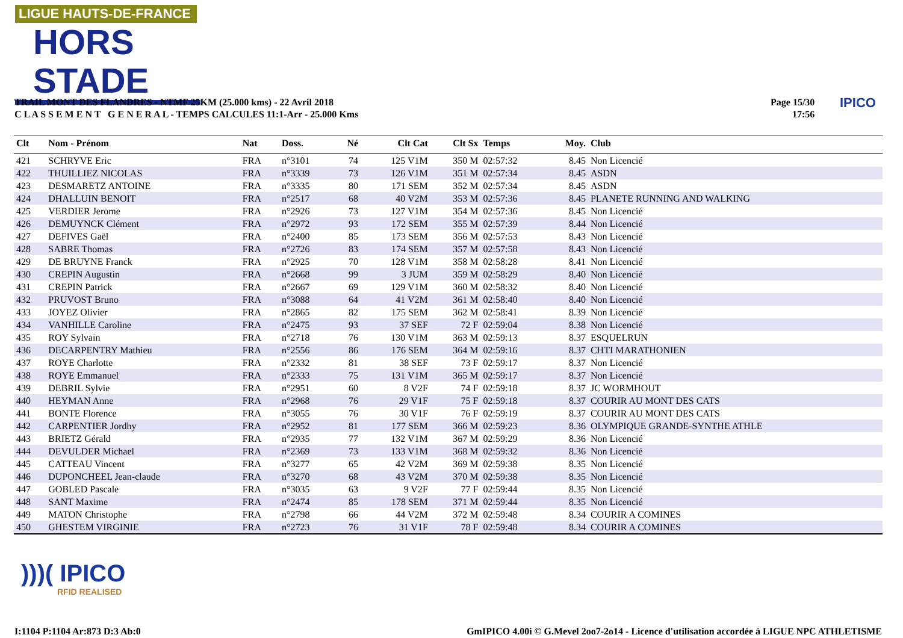LIGUE HAUTS-DE-FRANCE
HORS STADE
TRAIL MONT DES FLANDRES - NTMF 25KM (25.000 kms) - 22 Avril 2018
C L A S S E M E N T G E N E R A L - TEMPS CALCULES 11:1-Arr - 25.000 Kms
Page 15/30
17:56
IPICO
| Clt | Nom - Prénom | Nat | Doss. | Né | Clt Cat | Clt Sx | Temps | Moy. | Club |
| --- | --- | --- | --- | --- | --- | --- | --- | --- | --- |
| 421 | SCHRYVE Eric | FRA | n°3101 | 74 | 125 V1M | 350 M | 02:57:32 | 8.45 | Non Licencié |
| 422 | THUILLIEZ NICOLAS | FRA | n°3339 | 73 | 126 V1M | 351 M | 02:57:34 | 8.45 | ASDN |
| 423 | DESMARETZ ANTOINE | FRA | n°3335 | 80 | 171 SEM | 352 M | 02:57:34 | 8.45 | ASDN |
| 424 | DHALLUIN BENOIT | FRA | n°2517 | 68 | 40 V2M | 353 M | 02:57:36 | 8.45 | PLANETE RUNNING AND WALKING |
| 425 | VERDIER Jerome | FRA | n°2926 | 73 | 127 V1M | 354 M | 02:57:36 | 8.45 | Non Licencié |
| 426 | DEMUYNCK Clément | FRA | n°2972 | 93 | 172 SEM | 355 M | 02:57:39 | 8.44 | Non Licencié |
| 427 | DEFIVES Gaël | FRA | n°2400 | 85 | 173 SEM | 356 M | 02:57:53 | 8.43 | Non Licencié |
| 428 | SABRE Thomas | FRA | n°2726 | 83 | 174 SEM | 357 M | 02:57:58 | 8.43 | Non Licencié |
| 429 | DE BRUYNE Franck | FRA | n°2925 | 70 | 128 V1M | 358 M | 02:58:28 | 8.41 | Non Licencié |
| 430 | CREPIN Augustin | FRA | n°2668 | 99 | 3 JUM | 359 M | 02:58:29 | 8.40 | Non Licencié |
| 431 | CREPIN Patrick | FRA | n°2667 | 69 | 129 V1M | 360 M | 02:58:32 | 8.40 | Non Licencié |
| 432 | PRUVOST Bruno | FRA | n°3088 | 64 | 41 V2M | 361 M | 02:58:40 | 8.40 | Non Licencié |
| 433 | JOYEZ Olivier | FRA | n°2865 | 82 | 175 SEM | 362 M | 02:58:41 | 8.39 | Non Licencié |
| 434 | VANHILLE Caroline | FRA | n°2475 | 93 | 37 SEF | 72 F | 02:59:04 | 8.38 | Non Licencié |
| 435 | ROY Sylvain | FRA | n°2718 | 76 | 130 V1M | 363 M | 02:59:13 | 8.37 | ESQUELRUN |
| 436 | DECARPENTRY Mathieu | FRA | n°2556 | 86 | 176 SEM | 364 M | 02:59:16 | 8.37 | CHTI MARATHONIEN |
| 437 | ROYE Charlotte | FRA | n°2332 | 81 | 38 SEF | 73 F | 02:59:17 | 8.37 | Non Licencié |
| 438 | ROYE Emmanuel | FRA | n°2333 | 75 | 131 V1M | 365 M | 02:59:17 | 8.37 | Non Licencié |
| 439 | DEBRIL Sylvie | FRA | n°2951 | 60 | 8 V2F | 74 F | 02:59:18 | 8.37 | JC WORMHOUT |
| 440 | HEYMAN Anne | FRA | n°2968 | 76 | 29 V1F | 75 F | 02:59:18 | 8.37 | COURIR AU MONT DES CATS |
| 441 | BONTE Florence | FRA | n°3055 | 76 | 30 V1F | 76 F | 02:59:19 | 8.37 | COURIR AU MONT DES CATS |
| 442 | CARPENTIER Jordhy | FRA | n°2952 | 81 | 177 SEM | 366 M | 02:59:23 | 8.36 | OLYMPIQUE GRANDE-SYNTHE ATHLE |
| 443 | BRIETZ Gérald | FRA | n°2935 | 77 | 132 V1M | 367 M | 02:59:29 | 8.36 | Non Licencié |
| 444 | DEVULDER Michael | FRA | n°2369 | 73 | 133 V1M | 368 M | 02:59:32 | 8.36 | Non Licencié |
| 445 | CATTEAU Vincent | FRA | n°3277 | 65 | 42 V2M | 369 M | 02:59:38 | 8.35 | Non Licencié |
| 446 | DUPONCHEEL Jean-claude | FRA | n°3270 | 68 | 43 V2M | 370 M | 02:59:38 | 8.35 | Non Licencié |
| 447 | GOBLED Pascale | FRA | n°3035 | 63 | 9 V2F | 77 F | 02:59:44 | 8.35 | Non Licencié |
| 448 | SANT Maxime | FRA | n°2474 | 85 | 178 SEM | 371 M | 02:59:44 | 8.35 | Non Licencié |
| 449 | MATON Christophe | FRA | n°2798 | 66 | 44 V2M | 372 M | 02:59:48 | 8.34 | COURIR A COMINES |
| 450 | GHESTEM VIRGINIE | FRA | n°2723 | 76 | 31 V1F | 78 F | 02:59:48 | 8.34 | COURIR A COMINES |
)))( IPICO
RFID REALISED
I:1104 P:1104 Ar:873 D:3 Ab:0
GmIPICO 4.00i © G.Mevel 2oo7-2o14 - Licence d'utilisation accordée à LIGUE NPC ATHLETISME